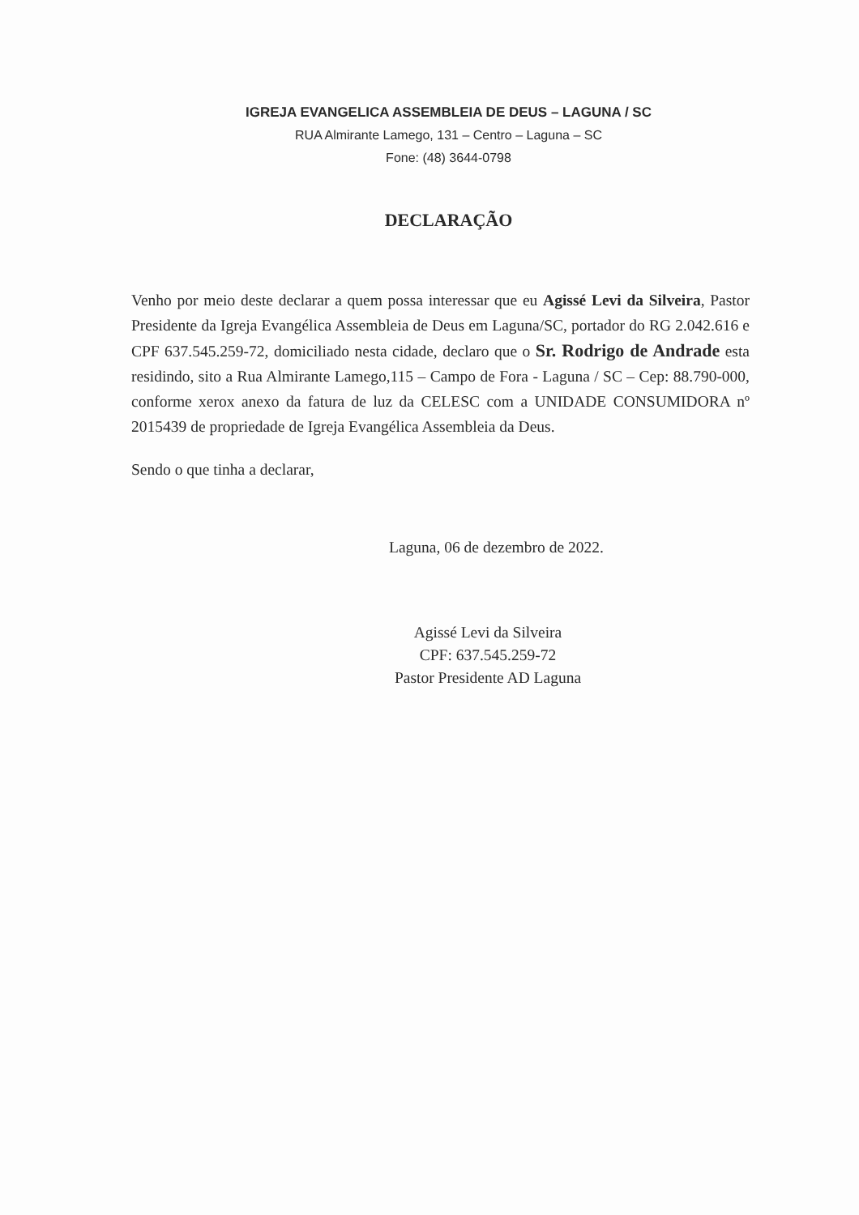IGREJA EVANGELICA ASSEMBLEIA DE DEUS – LAGUNA / SC
RUA Almirante Lamego, 131 – Centro – Laguna – SC
Fone: (48) 3644-0798
DECLARAÇÃO
Venho por meio deste declarar a quem possa interessar que eu Agissé Levi da Silveira, Pastor Presidente da Igreja Evangélica Assembleia de Deus em Laguna/SC, portador do RG 2.042.616 e CPF 637.545.259-72, domiciliado nesta cidade, declaro que o Sr. Rodrigo de Andrade esta residindo, sito a Rua Almirante Lamego,115 – Campo de Fora - Laguna / SC – Cep: 88.790-000, conforme xerox anexo da fatura de luz da CELESC com a UNIDADE CONSUMIDORA nº 2015439 de propriedade de Igreja Evangélica Assembleia da Deus.
Sendo o que tinha a declarar,
Laguna, 06 de dezembro de 2022.
Agissé Levi da Silveira
CPF: 637.545.259-72
Pastor Presidente AD Laguna